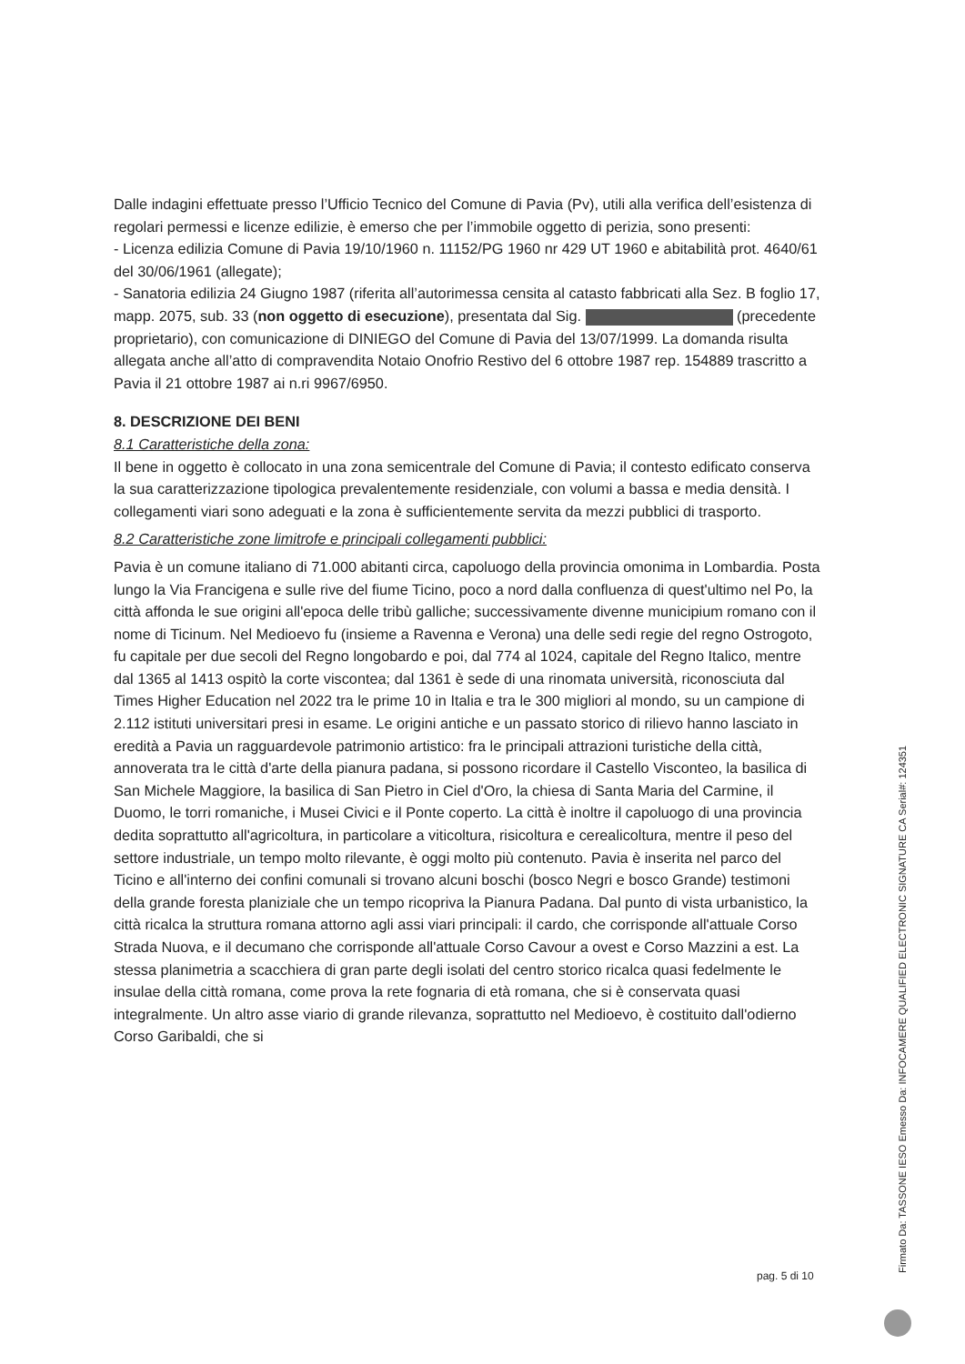Dalle indagini effettuate presso l’Ufficio Tecnico del Comune di Pavia (Pv), utili alla verifica dell’esistenza di regolari permessi e licenze edilizie, è emerso che per l’immobile oggetto di perizia, sono presenti:
- Licenza edilizia Comune di Pavia 19/10/1960 n. 11152/PG 1960 nr 429 UT 1960 e abitabilità prot. 4640/61 del 30/06/1961 (allegate);
- Sanatoria edilizia 24 Giugno 1987 (riferita all’autorimessa censita al catasto fabbricati alla Sez. B foglio 17, mapp. 2075, sub. 33 (non oggetto di esecuzione), presentata dal Sig. (precedente proprietario), con comunicazione di DINIEGO del Comune di Pavia del 13/07/1999. La domanda risulta allegata anche all’atto di compravendita Notaio Onofrio Restivo del 6 ottobre 1987 rep. 154889 trascritto a Pavia il 21 ottobre 1987 ai n.ri 9967/6950.
8. DESCRIZIONE DEI BENI
8.1 Caratteristiche della zona:
Il bene in oggetto è collocato in una zona semicentrale del Comune di Pavia; il contesto edificato conserva la sua caratterizzazione tipologica prevalentemente residenziale, con volumi a bassa e media densità. I collegamenti viari sono adeguati e la zona è sufficientemente servita da mezzi pubblici di trasporto.
8.2 Caratteristiche zone limitrofe e principali collegamenti pubblici:
Pavia è un comune italiano di 71.000 abitanti circa, capoluogo della provincia omonima in Lombardia. Posta lungo la Via Francigena e sulle rive del fiume Ticino, poco a nord dalla confluenza di quest'ultimo nel Po, la città affonda le sue origini all'epoca delle tribù galliche; successivamente divenne municipium romano con il nome di Ticinum. Nel Medioevo fu (insieme a Ravenna e Verona) una delle sedi regie del regno Ostrogoto, fu capitale per due secoli del Regno longobardo e poi, dal 774 al 1024, capitale del Regno Italico, mentre dal 1365 al 1413 ospitò la corte viscontea; dal 1361 è sede di una rinomata università, riconosciuta dal Times Higher Education nel 2022 tra le prime 10 in Italia e tra le 300 migliori al mondo, su un campione di 2.112 istituti universitari presi in esame. Le origini antiche e un passato storico di rilievo hanno lasciato in eredità a Pavia un ragguardevole patrimonio artistico: fra le principali attrazioni turistiche della città, annoverata tra le città d'arte della pianura padana, si possono ricordare il Castello Visconteo, la basilica di San Michele Maggiore, la basilica di San Pietro in Ciel d'Oro, la chiesa di Santa Maria del Carmine, il Duomo, le torri romaniche, i Musei Civici e il Ponte coperto. La città è inoltre il capoluogo di una provincia dedita soprattutto all'agricoltura, in particolare a viticoltura, risicoltura e cerealicoltura, mentre il peso del settore industriale, un tempo molto rilevante, è oggi molto più contenuto. Pavia è inserita nel parco del Ticino e all'interno dei confini comunali si trovano alcuni boschi (bosco Negri e bosco Grande) testimoni della grande foresta planiziale che un tempo ricopriva la Pianura Padana. Dal punto di vista urbanistico, la città ricalca la struttura romana attorno agli assi viari principali: il cardo, che corrisponde all'attuale Corso Strada Nuova, e il decumano che corrisponde all'attuale Corso Cavour a ovest e Corso Mazzini a est. La stessa planimetria a scacchiera di gran parte degli isolati del centro storico ricalca quasi fedelmente le insulae della città romana, come prova la rete fognaria di età romana, che si è conservata quasi integralmente. Un altro asse viario di grande rilevanza, soprattutto nel Medioevo, è costituito dall'odierno Corso Garibaldi, che si
pag. 5 di 10 Firmato Da: TASSONE IESO Emesso Da: INFOCAMERE QUALIFIED ELECTRONIC SIGNATURE CA Serial#: 124351